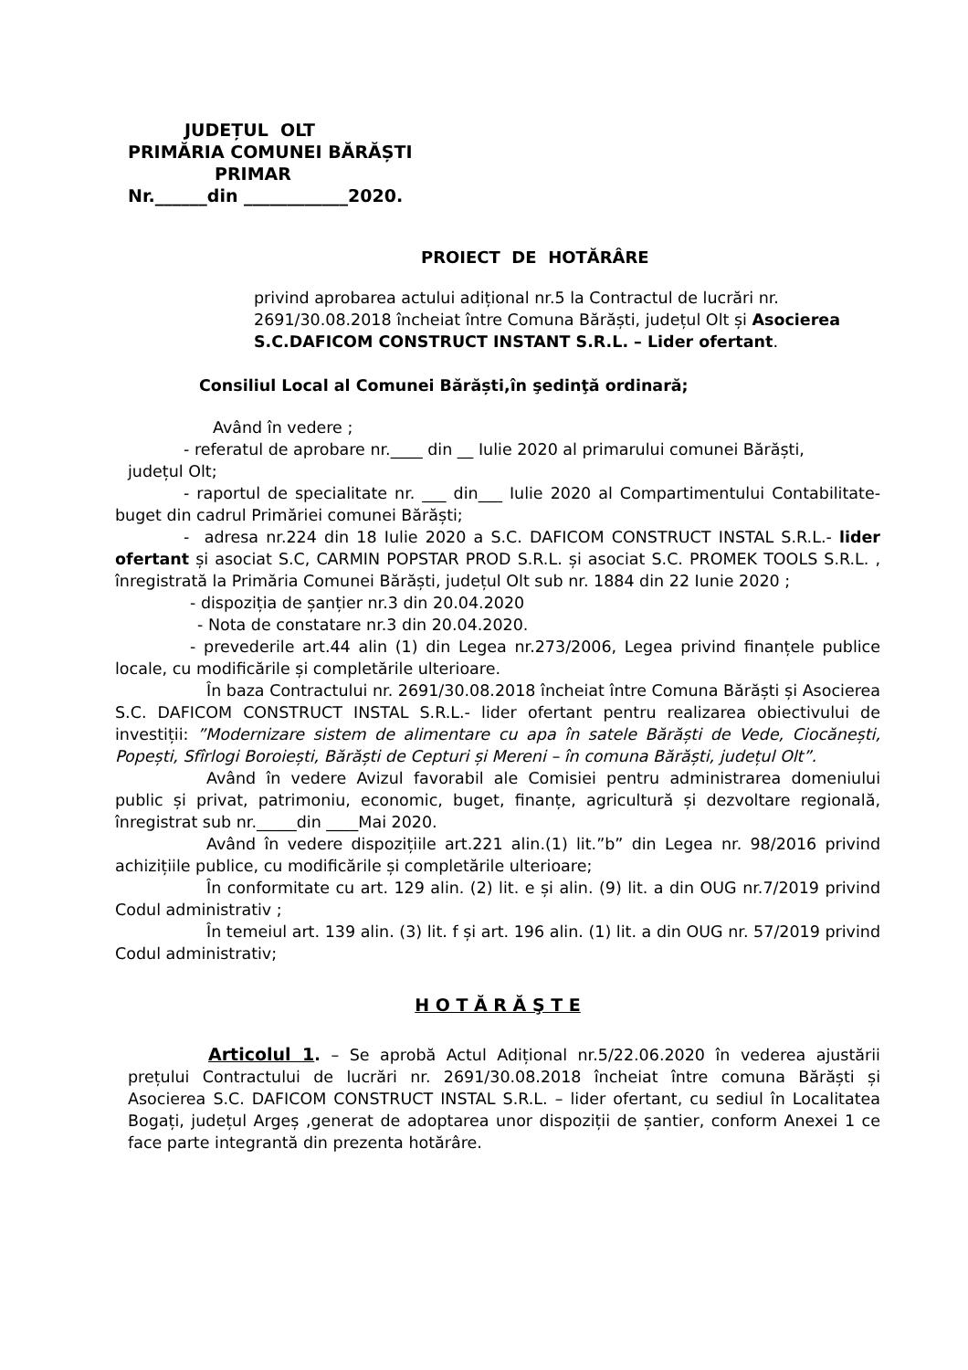JUDEȚUL OLT
PRIMĂRIA COMUNEI BĂRĂȘTI
PRIMAR
Nr.______din ____________2020.
PROIECT DE HOTĂRÂRE
privind aprobarea actului adițional nr.5 la Contractul de lucrări nr. 2691/30.08.2018 încheiat între Comuna Bărăști, județul Olt și Asocierea S.C.DAFICOM CONSTRUCT INSTANT S.R.L. – Lider ofertant.
Consiliul Local al Comunei Bărăști,în şedinţă ordinară;
Având în vedere ;
- referatul de aprobare nr.____ din __ Iulie 2020 al primarului comunei Bărăști,
județul Olt;
- raportul de specialitate nr. ___ din___ Iulie 2020 al Compartimentului Contabilitate-buget din cadrul Primăriei comunei Bărăști;
- adresa nr.224 din 18 Iulie 2020 a S.C. DAFICOM CONSTRUCT INSTAL S.R.L.- lider ofertant și asociat S.C, CARMIN POPSTAR PROD S.R.L. și asociat S.C. PROMEK TOOLS S.R.L. , înregistrată la Primăria Comunei Bărăști, județul Olt sub nr. 1884 din 22 Iunie 2020 ;
- dispoziția de șanțier nr.3 din 20.04.2020
- Nota de constatare nr.3 din 20.04.2020.
- prevederile art.44 alin (1) din Legea nr.273/2006, Legea privind finanțele publice locale, cu modificările și completările ulterioare.
În baza Contractului nr. 2691/30.08.2018 încheiat între Comuna Bărăști și Asocierea S.C. DAFICOM CONSTRUCT INSTAL S.R.L.- lider ofertant pentru realizarea obiectivului de investiții: ”Modernizare sistem de alimentare cu apa în satele Bărăști de Vede, Ciocănești, Popești, Sfîrlogi Boroiești, Bărăști de Cepturi și Mereni – în comuna Bărăști, județul Olt”.
Având în vedere Avizul favorabil ale Comisiei pentru administrarea domeniului public și privat, patrimoniu, economic, buget, finanțe, agricultură și dezvoltare regională, înregistrat sub nr._____din ____Mai 2020.
Având în vedere dispozițiile art.221 alin.(1) lit.”b” din Legea nr. 98/2016 privind achizițiile publice, cu modificările și completările ulterioare;
În conformitate cu art. 129 alin. (2) lit. e și alin. (9) lit. a din OUG nr.7/2019 privind Codul administrativ ;
În temeiul art. 139 alin. (3) lit. f și art. 196 alin. (1) lit. a din OUG nr. 57/2019 privind Codul administrativ;
H O T Ă R Ă Ş T E
Articolul 1. – Se aprobă Actul Adițional nr.5/22.06.2020 în vederea ajustării prețului Contractului de lucrări nr. 2691/30.08.2018 încheiat între comuna Bărăști și Asocierea S.C. DAFICOM CONSTRUCT INSTAL S.R.L. – lider ofertant, cu sediul în Localitatea Bogați, județul Argeș ,generat de adoptarea unor dispoziții de șantier, conform Anexei 1 ce face parte integrantă din prezenta hotărâre.